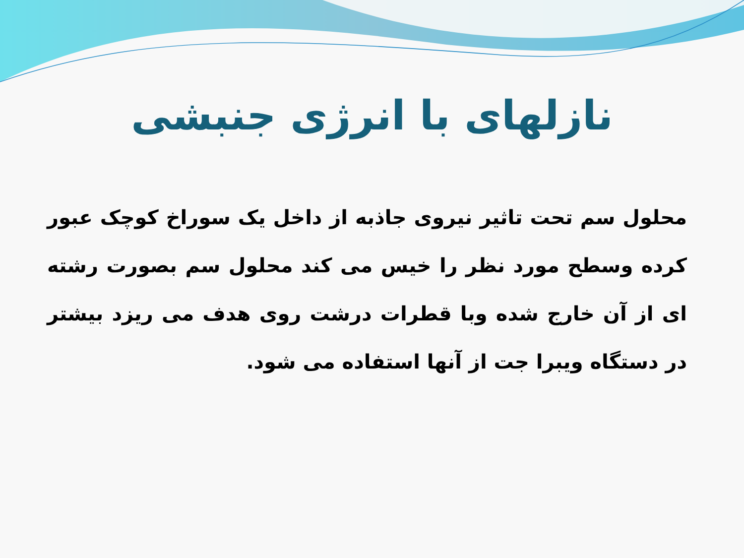نازلهای با انرژی جنبشی
محلول سم تحت تاثیر نیروی جاذبه از داخل یک سوراخ کوچک عبور کرده وسطح مورد نظر را خیس می کند محلول سم بصورت رشته ای از آن خارج شده وبا قطرات درشت روی هدف می ریزد بیشتر در دستگاه ویبرا جت از آنها استفاده می شود.